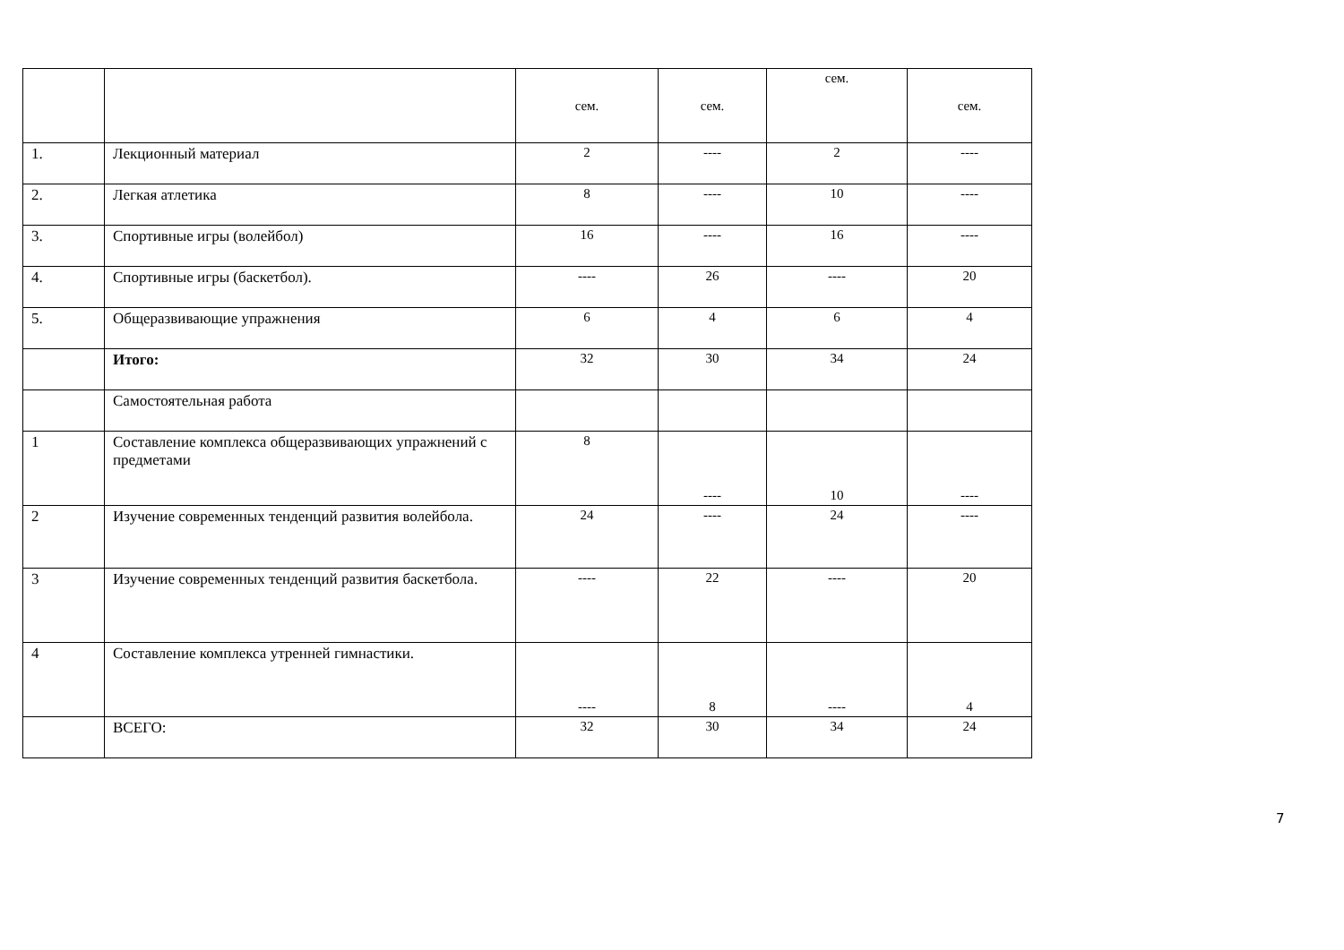| | | сем. | сем. | сем. | сем. |
| 1. | Лекционный материал | 2 | ---- | 2 | ---- |
| 2. | Легкая атлетика | 8 | ---- | 10 | ---- |
| 3. | Спортивные игры (волейбол) | 16 | ---- | 16 | ---- |
| 4. | Спортивные игры (баскетбол). | ---- | 26 | ---- | 20 |
| 5. | Общеразвивающие упражнения | 6 | 4 | 6 | 4 |
| | Итого: | 32 | 30 | 34 | 24 |
| | Самостоятельная работа | | | | |
| 1 | Составление комплекса общеразвивающих упражнений с предметами | 8 | ---- | 10 | ---- |
| 2 | Изучение современных тенденций развития волейбола. | 24 | ---- | 24 | ---- |
| 3 | Изучение современных тенденций развития баскетбола. | ---- | 22 | ---- | 20 |
| 4 | Составление комплекса утренней гимнастики. | ---- | 8 | ---- | 4 |
| | ВСЕГО: | 32 | 30 | 34 | 24 |
7